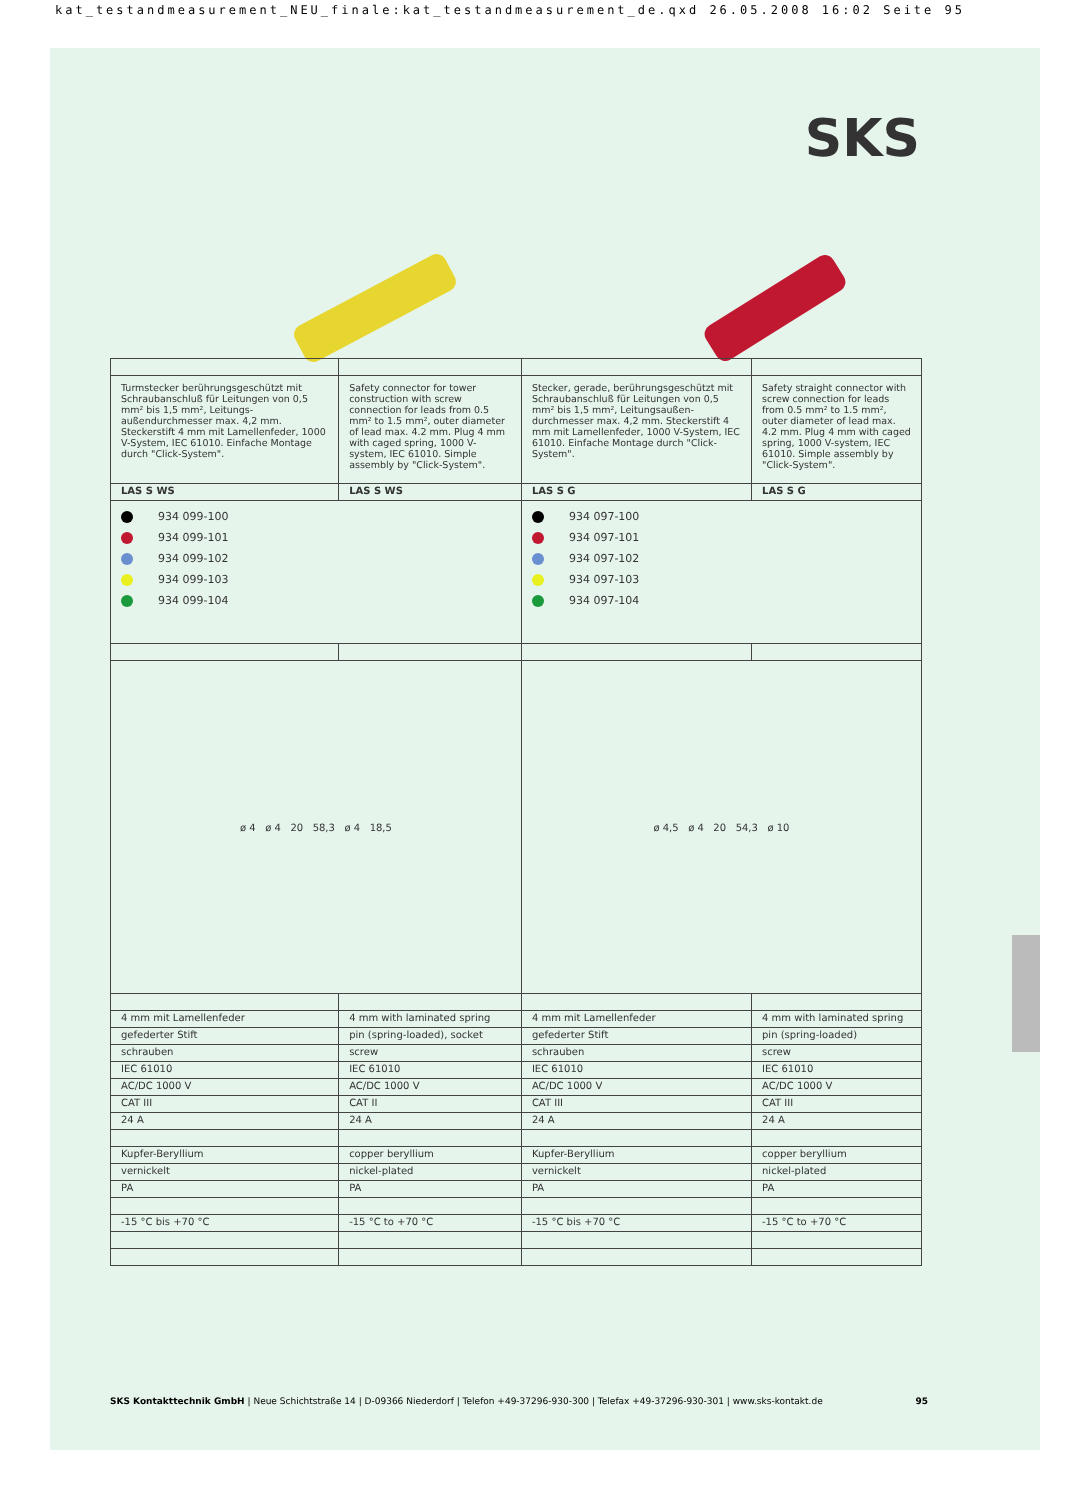kat_testandmeasurement_NEU_finale:kat_testandmeasurement_de.qxd 26.05.2008 16:02 Seite 95
SKS
| Turmstecker berührungsgeschützt mit Schraubanschluß für Leitungen von 0,5 mm² bis 1,5 mm², Leitungs-außendurchmesser max. 4,2 mm. Steckerstift 4 mm mit Lamellenfeder, 1000 V-System, IEC 61010. Einfache Montage durch "Click-System". | Safety connector for tower construction with screw connection for leads from 0.5 mm² to 1.5 mm², outer diameter of lead max. 4.2 mm. Plug 4 mm with caged spring, 1000 V-system, IEC 61010. Simple assembly by "Click-System". | Stecker, gerade, berührungsgeschützt mit Schraubanschluß für Leitungen von 0,5 mm² bis 1,5 mm², Leitungsaußen-durchmesser max. 4,2 mm. Steckerstift 4 mm mit Lamellenfeder, 1000 V-System, IEC 61010. Einfache Montage durch "Click-System". | Safety straight connector with screw connection for leads from 0.5 mm² to 1.5 mm², outer diameter of lead max. 4.2 mm. Plug 4 mm with caged spring, 1000 V-system, IEC 61010. Simple assembly by "Click-System". |
| LAS S WS | LAS S WS | LAS S G | LAS S G |
| 934 099-100 934 099-101 934 099-102 934 099-103 934 099-104 | | 934 097-100 934 097-101 934 097-102 934 097-103 934 097-104 | |
| ø 4 ø 4 20 58,3 ø 4 18,5 | | ø 4,5 ø 4 20 54,3 ø 10 | |
| 4 mm mit Lamellenfeder | 4 mm with laminated spring | 4 mm mit Lamellenfeder | 4 mm with laminated spring |
| gefederter Stift | pin (spring-loaded), socket | gefederter Stift | pin (spring-loaded) |
| schrauben | screw | schrauben | screw |
| IEC 61010 | IEC 61010 | IEC 61010 | IEC 61010 |
| AC/DC 1000 V | AC/DC 1000 V | AC/DC 1000 V | AC/DC 1000 V |
| CAT III | CAT II | CAT III | CAT III |
| 24 A | 24 A | 24 A | 24 A |
| Kupfer-Beryllium | copper beryllium | Kupfer-Beryllium | copper beryllium |
| vernickelt | nickel-plated | vernickelt | nickel-plated |
| PA | PA | PA | PA |
| -15 °C bis +70 °C | -15 °C to +70 °C | -15 °C bis +70 °C | -15 °C to +70 °C |
SKS Kontakttechnik GmbH | Neue Schichtstraße 14 | D-09366 Niederdorf | Telefon +49-37296-930-300 | Telefax +49-37296-930-301 | www.sks-kontakt.de 95